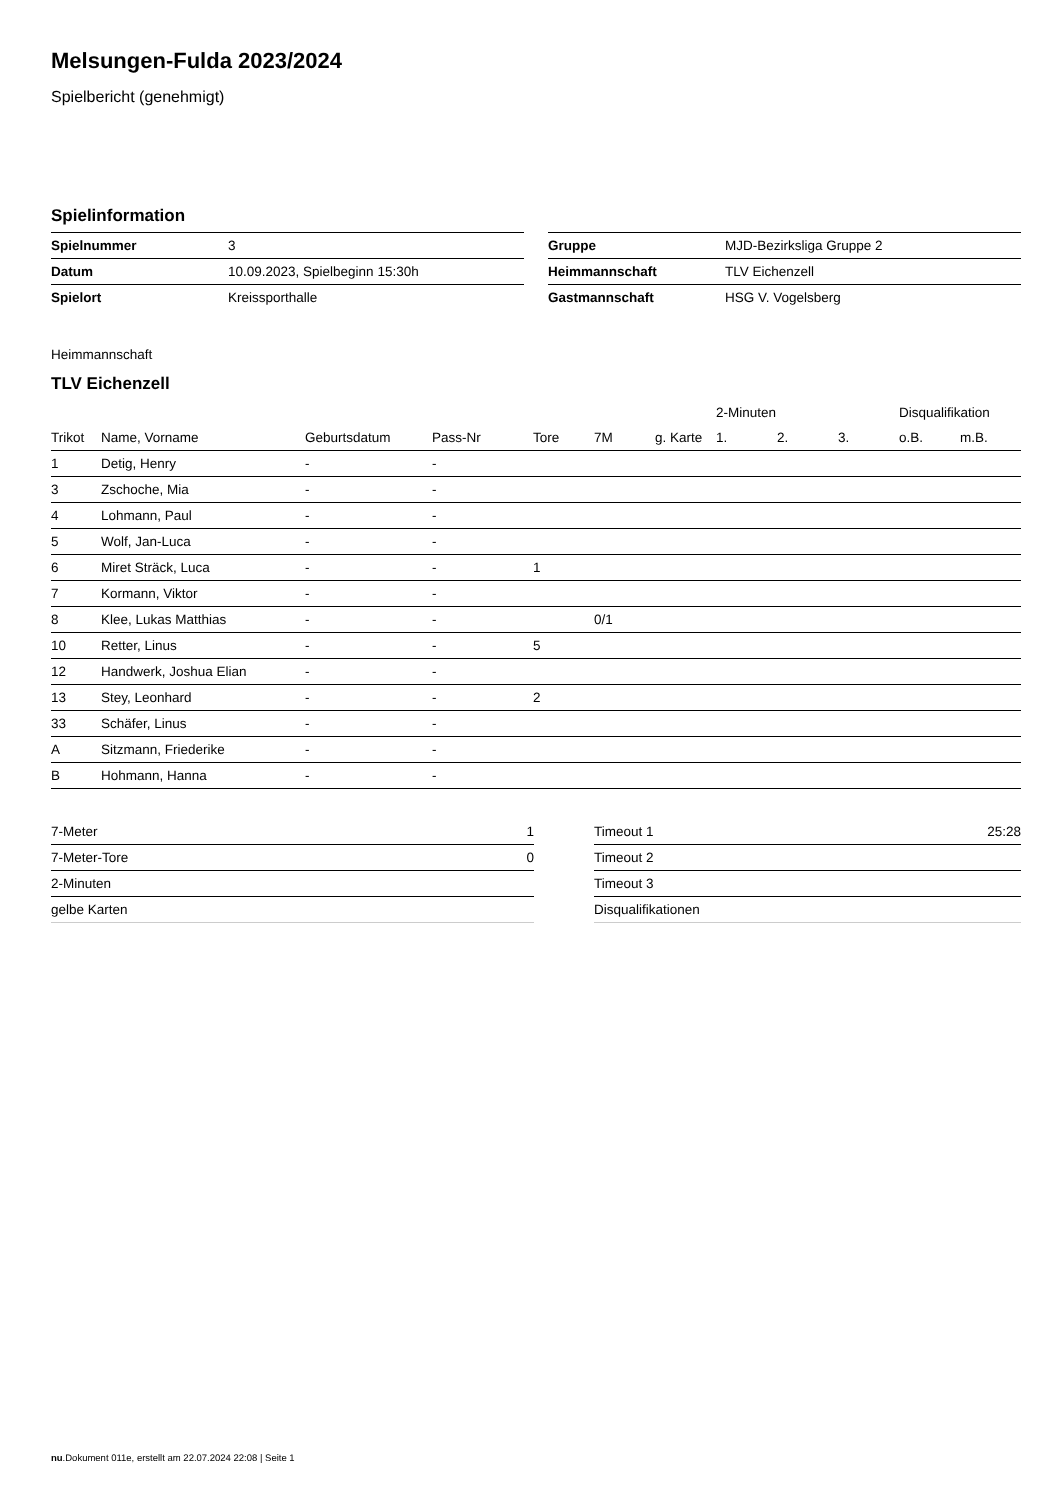Melsungen-Fulda 2023/2024
Spielbericht (genehmigt)
Spielinformation
| Spielnummer | 3 |
| Datum | 10.09.2023, Spielbeginn 15:30h |
| Spielort | Kreissporthalle |
| Gruppe | MJD-Bezirksliga Gruppe 2 |
| Heimmannschaft | TLV Eichenzell |
| Gastmannschaft | HSG V. Vogelsberg |
Heimmannschaft
TLV Eichenzell
| | | | | | | | 2-Minuten | | | Disqualifikation | |
| --- | --- | --- | --- | --- | --- | --- | --- | --- | --- | --- | --- |
| Trikot | Name, Vorname | Geburtsdatum | Pass-Nr | Tore | 7M | g. Karte | 1. | 2. | 3. | o.B. | m.B. |
| 1 | Detig, Henry | - | - | | | | | | | | |
| 3 | Zschoche, Mia | - | - | | | | | | | | |
| 4 | Lohmann, Paul | - | - | | | | | | | | |
| 5 | Wolf, Jan-Luca | - | - | | | | | | | | |
| 6 | Miret Sträck, Luca | - | - | 1 | | | | | | | |
| 7 | Kormann, Viktor | - | - | | | | | | | | |
| 8 | Klee, Lukas Matthias | - | - | | 0/1 | | | | | | |
| 10 | Retter, Linus | - | - | 5 | | | | | | | |
| 12 | Handwerk, Joshua Elian | - | - | | | | | | | | |
| 13 | Stey, Leonhard | - | - | 2 | | | | | | | |
| 33 | Schäfer, Linus | - | - | | | | | | | | |
| A | Sitzmann, Friederike | - | - | | | | | | | | |
| B | Hohmann, Hanna | - | - | | | | | | | | |
| 7-Meter | 1 |
| 7-Meter-Tore | 0 |
| 2-Minuten | |
| gelbe Karten | |
| Timeout 1 | 25:28 |
| Timeout 2 | |
| Timeout 3 | |
| Disqualifikationen | |
nu.Dokument 011e, erstellt am 22.07.2024 22:08 | Seite 1